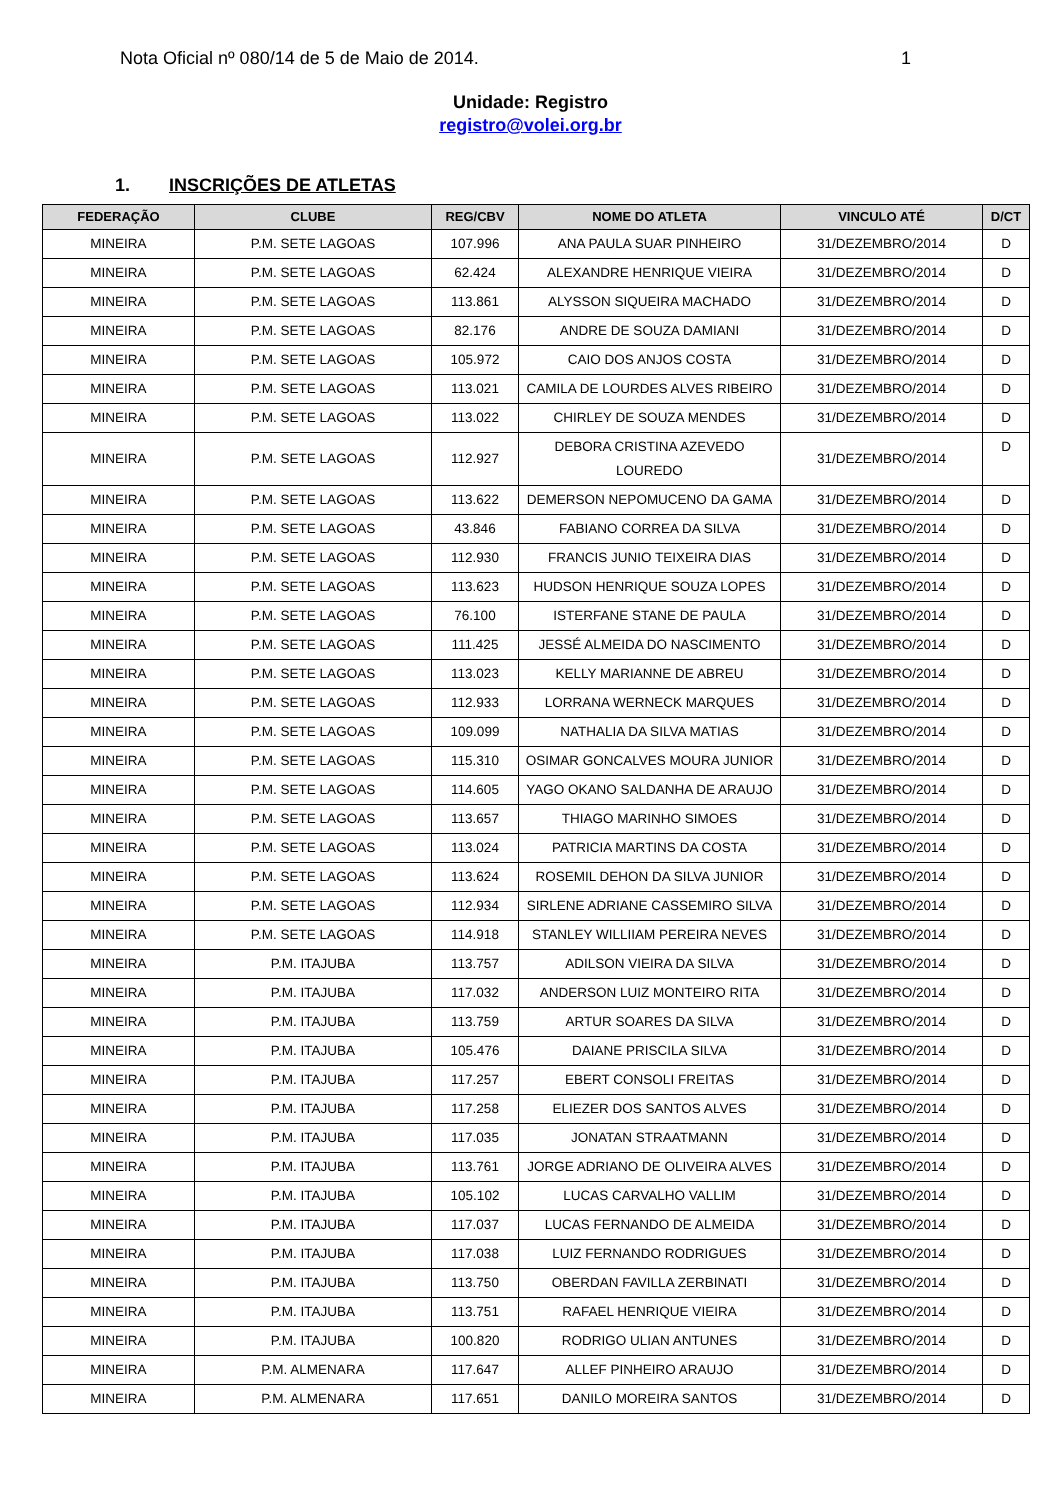Nota Oficial nº 080/14 de 5 de Maio de 2014. 1
Unidade: Registro
registro@volei.org.br
1. INSCRIÇÕES DE ATLETAS
| FEDERAÇÃO | CLUBE | REG/CBV | NOME DO ATLETA | VINCULO ATÉ | D/CT |
| --- | --- | --- | --- | --- | --- |
| MINEIRA | P.M. SETE LAGOAS | 107.996 | ANA PAULA SUAR PINHEIRO | 31/DEZEMBRO/2014 | D |
| MINEIRA | P.M. SETE LAGOAS | 62.424 | ALEXANDRE HENRIQUE VIEIRA | 31/DEZEMBRO/2014 | D |
| MINEIRA | P.M. SETE LAGOAS | 113.861 | ALYSSON SIQUEIRA MACHADO | 31/DEZEMBRO/2014 | D |
| MINEIRA | P.M. SETE LAGOAS | 82.176 | ANDRE DE SOUZA DAMIANI | 31/DEZEMBRO/2014 | D |
| MINEIRA | P.M. SETE LAGOAS | 105.972 | CAIO DOS ANJOS COSTA | 31/DEZEMBRO/2014 | D |
| MINEIRA | P.M. SETE LAGOAS | 113.021 | CAMILA DE LOURDES ALVES RIBEIRO | 31/DEZEMBRO/2014 | D |
| MINEIRA | P.M. SETE LAGOAS | 113.022 | CHIRLEY DE SOUZA MENDES | 31/DEZEMBRO/2014 | D |
| MINEIRA | P.M. SETE LAGOAS | 112.927 | DEBORA CRISTINA AZEVEDO LOUREDO | 31/DEZEMBRO/2014 | D |
| MINEIRA | P.M. SETE LAGOAS | 113.622 | DEMERSON NEPOMUCENO DA GAMA | 31/DEZEMBRO/2014 | D |
| MINEIRA | P.M. SETE LAGOAS | 43.846 | FABIANO CORREA DA SILVA | 31/DEZEMBRO/2014 | D |
| MINEIRA | P.M. SETE LAGOAS | 112.930 | FRANCIS JUNIO TEIXEIRA DIAS | 31/DEZEMBRO/2014 | D |
| MINEIRA | P.M. SETE LAGOAS | 113.623 | HUDSON HENRIQUE SOUZA LOPES | 31/DEZEMBRO/2014 | D |
| MINEIRA | P.M. SETE LAGOAS | 76.100 | ISTERFANE STANE DE PAULA | 31/DEZEMBRO/2014 | D |
| MINEIRA | P.M. SETE LAGOAS | 111.425 | JESSÉ ALMEIDA DO NASCIMENTO | 31/DEZEMBRO/2014 | D |
| MINEIRA | P.M. SETE LAGOAS | 113.023 | KELLY MARIANNE DE ABREU | 31/DEZEMBRO/2014 | D |
| MINEIRA | P.M. SETE LAGOAS | 112.933 | LORRANA WERNECK MARQUES | 31/DEZEMBRO/2014 | D |
| MINEIRA | P.M. SETE LAGOAS | 109.099 | NATHALIA DA SILVA MATIAS | 31/DEZEMBRO/2014 | D |
| MINEIRA | P.M. SETE LAGOAS | 115.310 | OSIMAR GONCALVES MOURA JUNIOR | 31/DEZEMBRO/2014 | D |
| MINEIRA | P.M. SETE LAGOAS | 114.605 | YAGO OKANO SALDANHA DE ARAUJO | 31/DEZEMBRO/2014 | D |
| MINEIRA | P.M. SETE LAGOAS | 113.657 | THIAGO MARINHO SIMOES | 31/DEZEMBRO/2014 | D |
| MINEIRA | P.M. SETE LAGOAS | 113.024 | PATRICIA MARTINS DA COSTA | 31/DEZEMBRO/2014 | D |
| MINEIRA | P.M. SETE LAGOAS | 113.624 | ROSEMIL DEHON DA SILVA JUNIOR | 31/DEZEMBRO/2014 | D |
| MINEIRA | P.M. SETE LAGOAS | 112.934 | SIRLENE ADRIANE CASSEMIRO SILVA | 31/DEZEMBRO/2014 | D |
| MINEIRA | P.M. SETE LAGOAS | 114.918 | STANLEY WILLIIAM PEREIRA NEVES | 31/DEZEMBRO/2014 | D |
| MINEIRA | P.M. ITAJUBA | 113.757 | ADILSON VIEIRA DA SILVA | 31/DEZEMBRO/2014 | D |
| MINEIRA | P.M. ITAJUBA | 117.032 | ANDERSON LUIZ MONTEIRO RITA | 31/DEZEMBRO/2014 | D |
| MINEIRA | P.M. ITAJUBA | 113.759 | ARTUR SOARES DA SILVA | 31/DEZEMBRO/2014 | D |
| MINEIRA | P.M. ITAJUBA | 105.476 | DAIANE PRISCILA SILVA | 31/DEZEMBRO/2014 | D |
| MINEIRA | P.M. ITAJUBA | 117.257 | EBERT CONSOLI FREITAS | 31/DEZEMBRO/2014 | D |
| MINEIRA | P.M. ITAJUBA | 117.258 | ELIEZER DOS SANTOS ALVES | 31/DEZEMBRO/2014 | D |
| MINEIRA | P.M. ITAJUBA | 117.035 | JONATAN STRAATMANN | 31/DEZEMBRO/2014 | D |
| MINEIRA | P.M. ITAJUBA | 113.761 | JORGE ADRIANO DE OLIVEIRA ALVES | 31/DEZEMBRO/2014 | D |
| MINEIRA | P.M. ITAJUBA | 105.102 | LUCAS CARVALHO VALLIM | 31/DEZEMBRO/2014 | D |
| MINEIRA | P.M. ITAJUBA | 117.037 | LUCAS FERNANDO DE ALMEIDA | 31/DEZEMBRO/2014 | D |
| MINEIRA | P.M. ITAJUBA | 117.038 | LUIZ FERNANDO RODRIGUES | 31/DEZEMBRO/2014 | D |
| MINEIRA | P.M. ITAJUBA | 113.750 | OBERDAN FAVILLA ZERBINATI | 31/DEZEMBRO/2014 | D |
| MINEIRA | P.M. ITAJUBA | 113.751 | RAFAEL HENRIQUE VIEIRA | 31/DEZEMBRO/2014 | D |
| MINEIRA | P.M. ITAJUBA | 100.820 | RODRIGO ULIAN ANTUNES | 31/DEZEMBRO/2014 | D |
| MINEIRA | P.M. ALMENARA | 117.647 | ALLEF PINHEIRO ARAUJO | 31/DEZEMBRO/2014 | D |
| MINEIRA | P.M. ALMENARA | 117.651 | DANILO MOREIRA SANTOS | 31/DEZEMBRO/2014 | D |